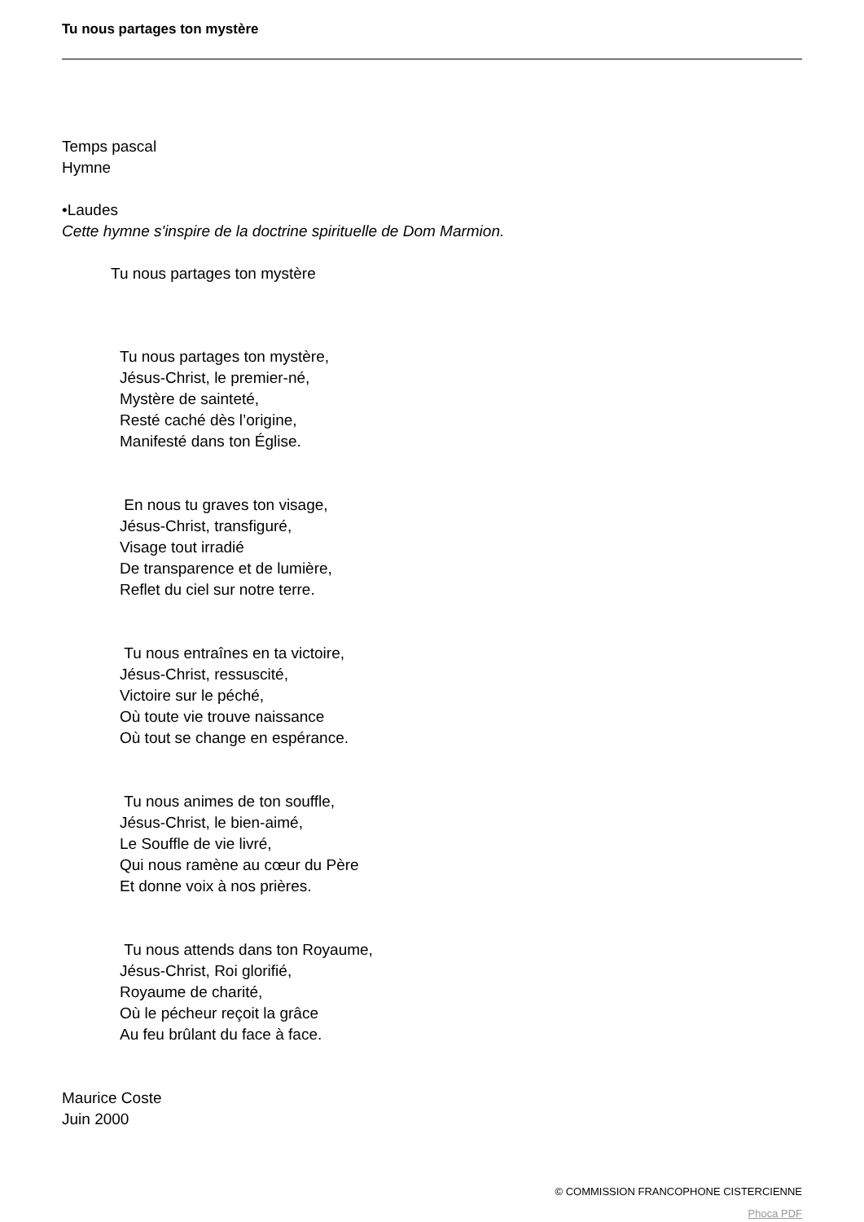Tu nous partages ton mystère
Temps pascal
Hymne
•Laudes
Cette hymne s'inspire de la doctrine spirituelle de Dom Marmion.
Tu nous partages ton mystère
Tu nous partages ton mystère,
Jésus-Christ, le premier-né,
Mystère de sainteté,
Resté caché dès l’origine,
Manifesté dans ton Église.
En nous tu graves ton visage,
Jésus-Christ, transfiguré,
Visage tout irradié
De transparence et de lumière,
Reflet du ciel sur notre terre.
Tu nous entraînes en ta victoire,
Jésus-Christ, ressuscité,
Victoire sur le péché,
Où toute vie trouve naissance
Où tout se change en espérance.
Tu nous animes de ton souffle,
Jésus-Christ, le bien-aimé,
Le Souffle de vie livré,
Qui nous ramène au cœur du Père
Et donne voix à nos prières.
Tu nous attends dans ton Royaume,
Jésus-Christ, Roi glorifié,
Royaume de charité,
Où le pécheur reçoit la grâce
Au feu brûlant du face à face.
Maurice Coste
Juin 2000
© COMMISSION FRANCOPHONE CISTERCIENNE
Phoca PDF